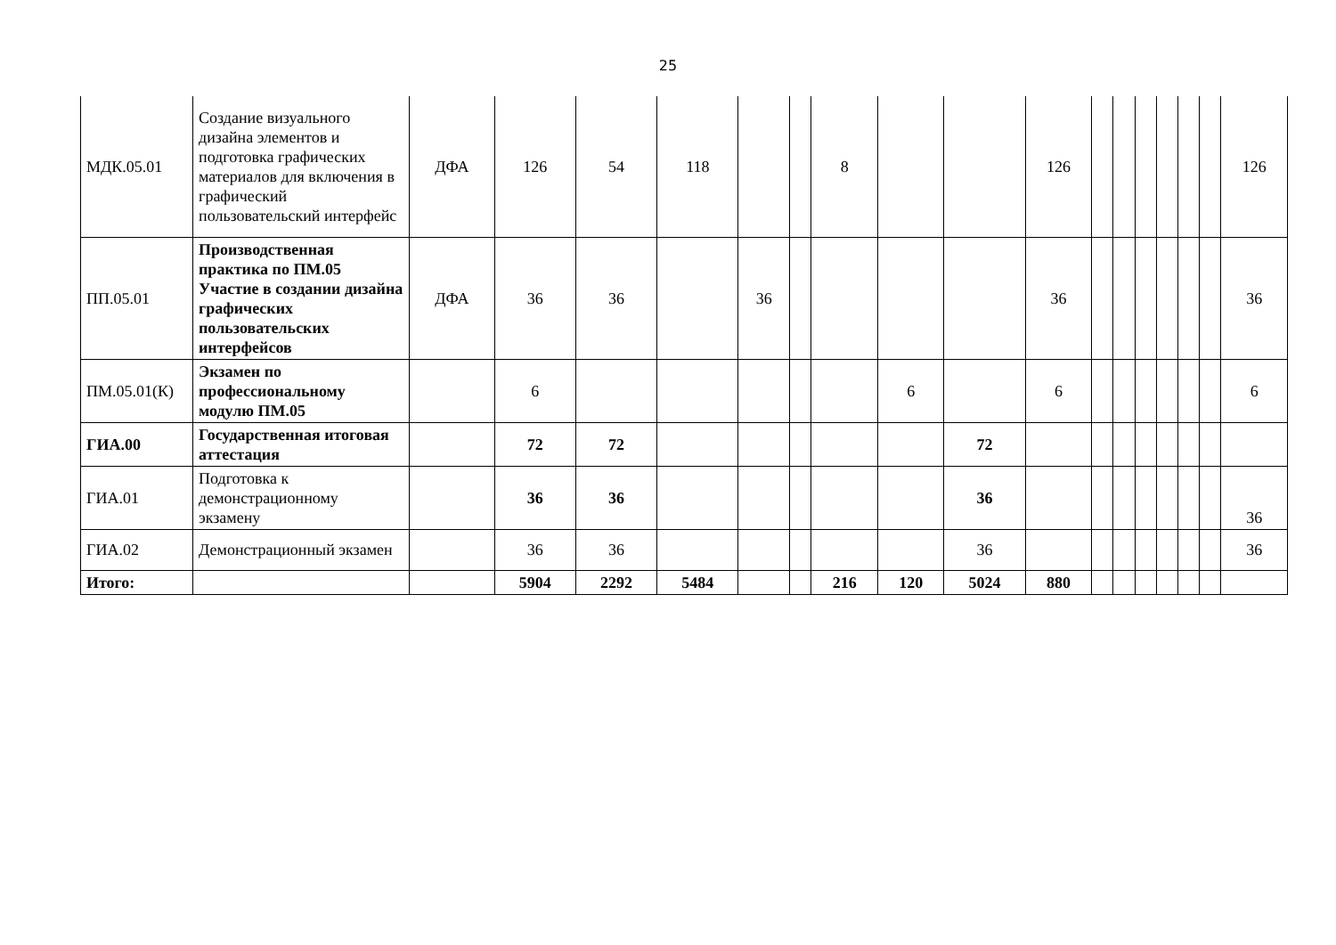25
| МДК.05.01 | Создание визуального дизайна элементов и подготовка графических материалов для включения в графический пользовательский интерфейс | ДФА | 126 | 54 | 118 | | | 8 | | | 126 | | | | | | | 126 |
| ПП.05.01 | Производственная практика по ПМ.05 Участие в создании дизайна графических пользовательских интерфейсов | ДФА | 36 | 36 | | 36 | | | | | 36 | | | | | | | 36 |
| ПМ.05.01(К) | Экзамен по профессиональному модулю ПМ.05 | | 6 | | | | | | 6 | | 6 | | | | | | | 6 |
| ГИА.00 | Государственная итоговая аттестация | | 72 | 72 | | | | | | 72 | | | | | | | | |
| ГИА.01 | Подготовка к демонстрационному экзамену | | 36 | 36 | | | | | | 36 | | | | | | | | 36 |
| ГИА.02 | Демонстрационный экзамен | | 36 | 36 | | | | | | 36 | | | | | | | | 36 |
| Итого: | | | 5904 | 2292 | 5484 | | | 216 | 120 | 5024 | 880 | | | | | | | |